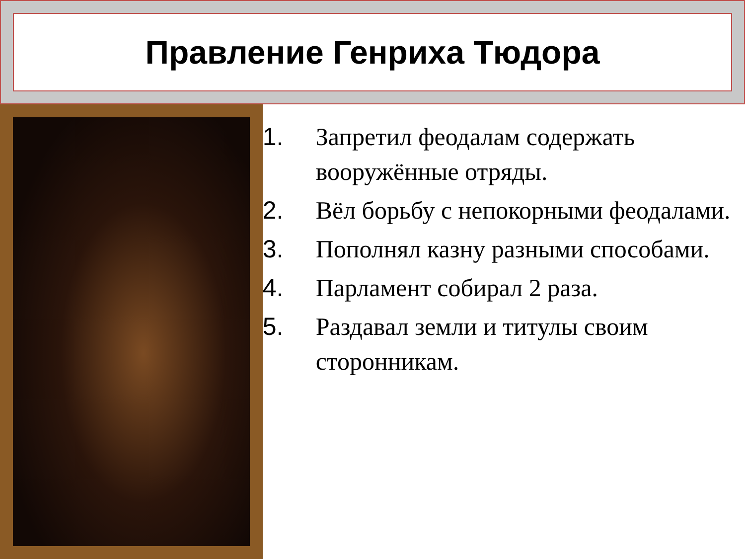Правление Генриха Тюдора
1. Запретил феодалам содержать вооружённые отряды.
2. Вёл борьбу с непокорными феодалами.
3. Пополнял казну разными способами.
4. Парламент собирал 2 раза.
5. Раздавал земли и титулы своим сторонникам.